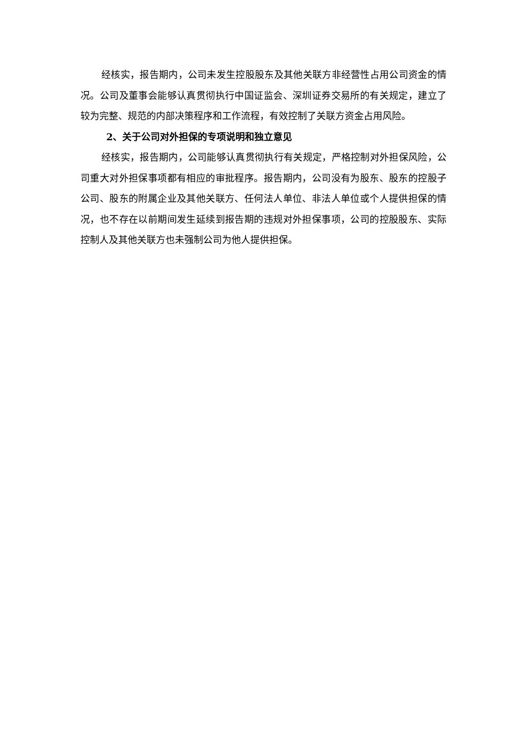经核实，报告期内，公司未发生控股股东及其他关联方非经营性占用公司资金的情况。公司及董事会能够认真贯彻执行中国证监会、深圳证券交易所的有关规定，建立了较为完整、规范的内部决策程序和工作流程，有效控制了关联方资金占用风险。
2、关于公司对外担保的专项说明和独立意见
经核实，报告期内，公司能够认真贯彻执行有关规定，严格控制对外担保风险，公司重大对外担保事项都有相应的审批程序。报告期内，公司没有为股东、股东的控股子公司、股东的附属企业及其他关联方、任何法人单位、非法人单位或个人提供担保的情况，也不存在以前期间发生延续到报告期的违规对外担保事项，公司的控股股东、实际控制人及其他关联方也未强制公司为他人提供担保。